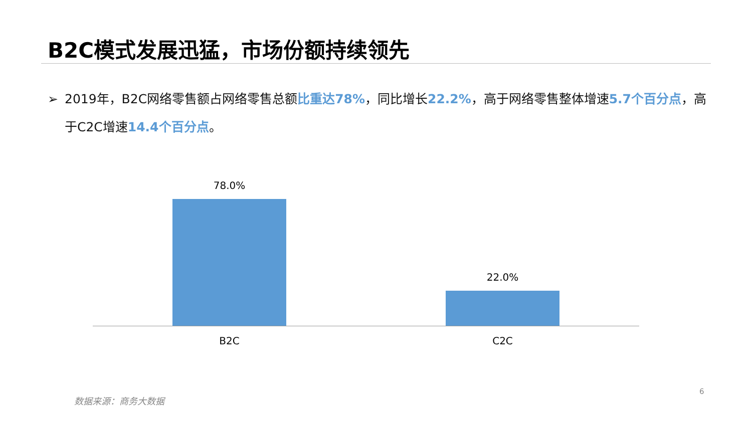B2C模式发展迅猛，市场份额持续领先
➢ 2019年，B2C网络零售额占网络零售总额比重达78%，同比增长22.2%，高于网络零售整体增速5.7个百分点，高于C2C增速14.4个百分点。
78.0%
22.0%
B2C C2C
数据来源：商务大数据
6